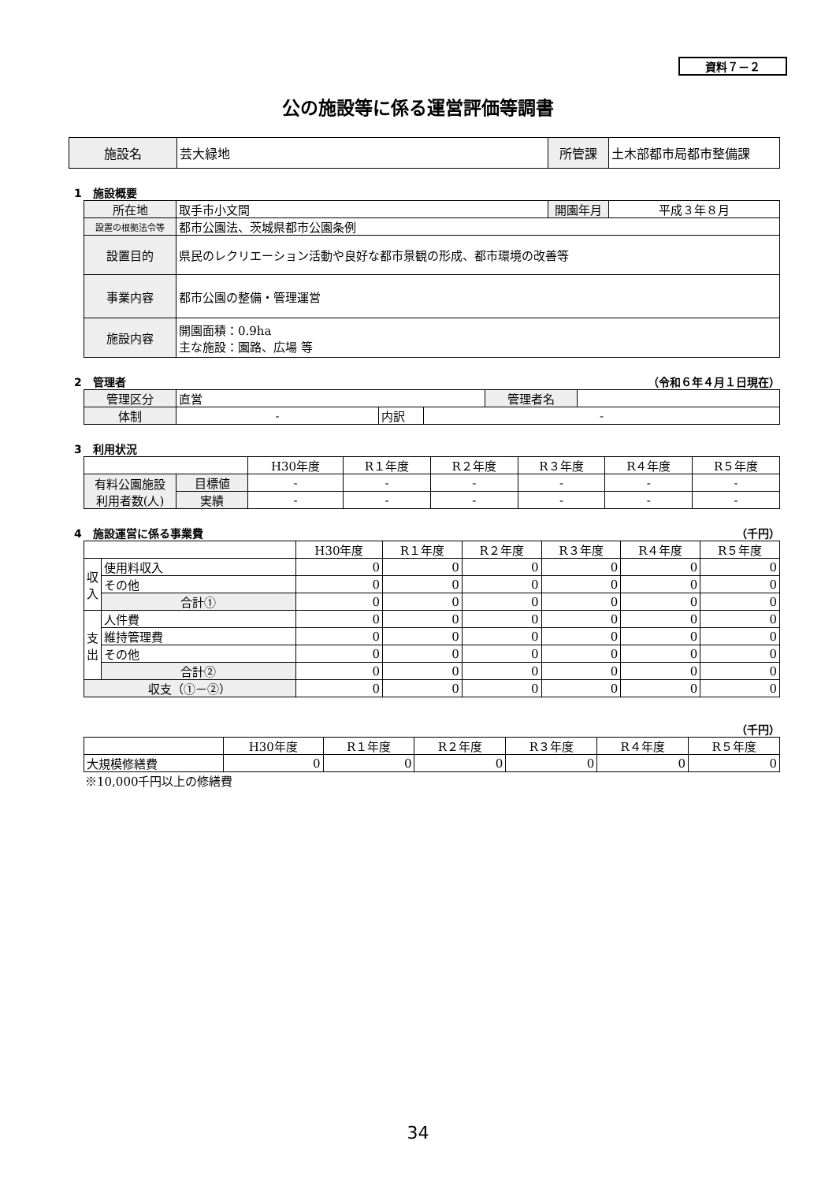資料７－２
公の施設等に係る運営評価等調書
| 施設名 | 芸大緑地 | 所管課 | 土木部都市局都市整備課 |
1　施設概要
| 所在地 | 取手市小文間 | 開園年月 | 平成３年８月 |
| 設置の根拠法令等 | 都市公園法、茨城県都市公園条例 | | |
| 設置目的 | 県民のレクリエーション活動や良好な都市景観の形成、都市環境の改善等 | | |
| 事業内容 | 都市公園の整備・管理運営 | | |
| 施設内容 | 開園面積：0.9ha 主な施設：園路、広場 等 | | |
2　管理者 （令和６年４月１日現在）
| 管理区分 | 直営 | | | 管理者名 | |
| 体制 | - | 内訳 | - | | |
3　利用状況
| | | H30年度 | R１年度 | R２年度 | R３年度 | R４年度 | R５年度 |
| 有料公園施設 利用者数(人) | 目標値 | - | - | - | - | - | - |
| | 実績 | - | - | - | - | - | - |
4　施設運営に係る事業費 （千円）
| | | H30年度 | R１年度 | R２年度 | R３年度 | R４年度 | R５年度 |
| 収入 | 使用料収入 | 0 | 0 | 0 | 0 | 0 | 0 |
| | その他 | 0 | 0 | 0 | 0 | 0 | 0 |
| | 合計① | 0 | 0 | 0 | 0 | 0 | 0 |
| 支出 | 人件費 | 0 | 0 | 0 | 0 | 0 | 0 |
| | 維持管理費 | 0 | 0 | 0 | 0 | 0 | 0 |
| | その他 | 0 | 0 | 0 | 0 | 0 | 0 |
| | 合計② | 0 | 0 | 0 | 0 | 0 | 0 |
| 収支（①－②） | | 0 | 0 | 0 | 0 | 0 | 0 |
（千円）
| | H30年度 | R１年度 | R２年度 | R３年度 | R４年度 | R５年度 |
| 大規模修繕費 | 0 | 0 | 0 | 0 | 0 | 0 |
※10,000千円以上の修繕費
34